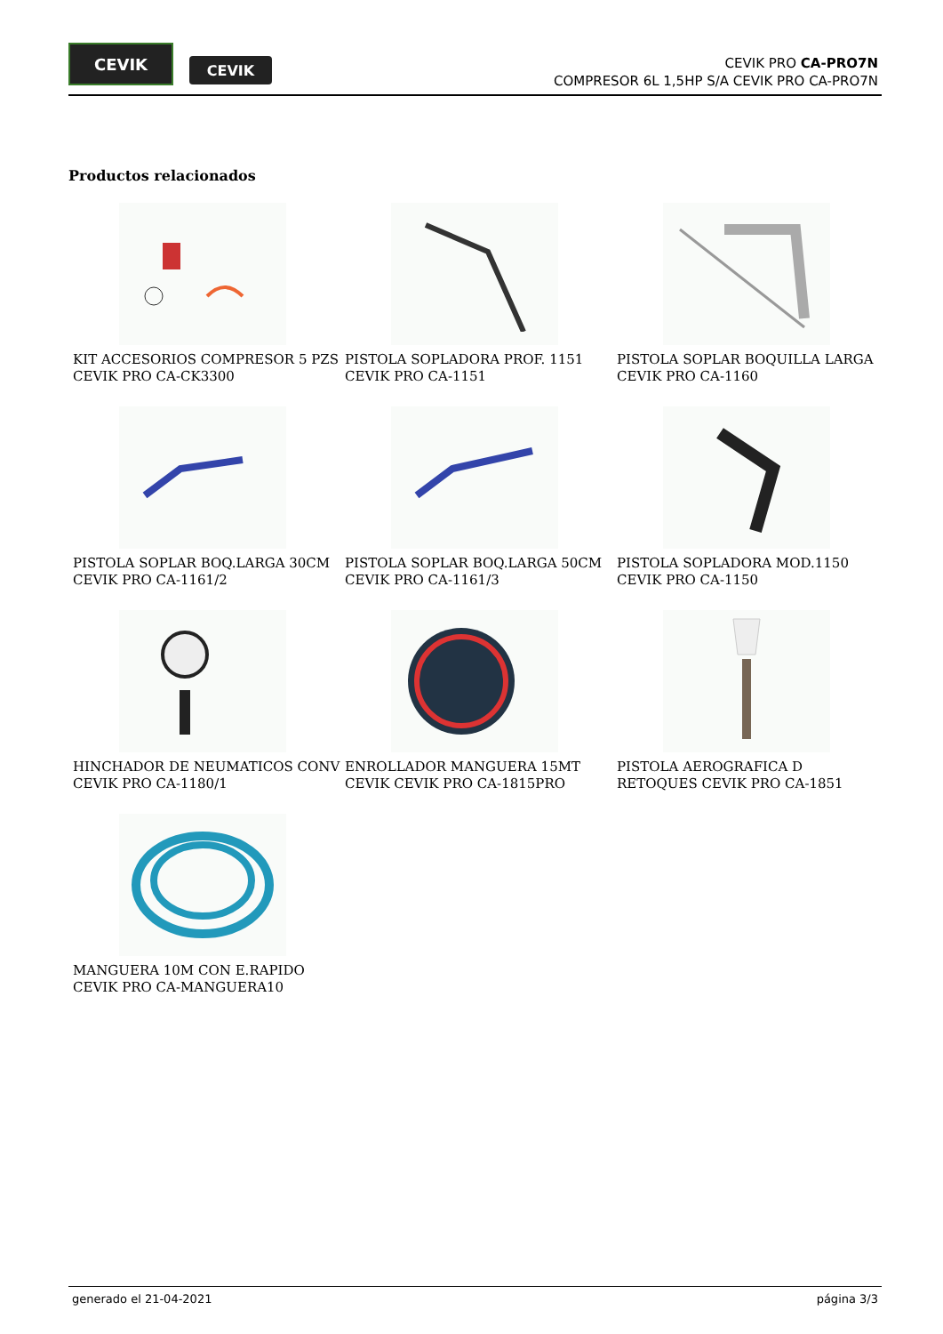CEVIK
CEVIK
CEVIK PRO CA-PRO7N
COMPRESOR 6L 1,5HP S/A CEVIK PRO CA-PRO7N
Productos relacionados
KIT ACCESORIOS COMPRESOR 5 PZS CEVIK PRO CA-CK3300
PISTOLA SOPLADORA PROF. 1151 CEVIK PRO CA-1151
PISTOLA SOPLAR BOQUILLA LARGA CEVIK PRO CA-1160
PISTOLA SOPLAR BOQ.LARGA 30CM CEVIK PRO CA-1161/2
PISTOLA SOPLAR BOQ.LARGA 50CM CEVIK PRO CA-1161/3
PISTOLA SOPLADORA MOD.1150 CEVIK PRO CA-1150
HINCHADOR DE NEUMATICOS CONV CEVIK PRO CA-1180/1
ENROLLADOR MANGUERA 15MT CEVIK CEVIK PRO CA-1815PRO
PISTOLA AEROGRAFICA D RETOQUES CEVIK PRO CA-1851
MANGUERA 10M CON E.RAPIDO CEVIK PRO CA-MANGUERA10
generado el 21-04-2021 página 3/3